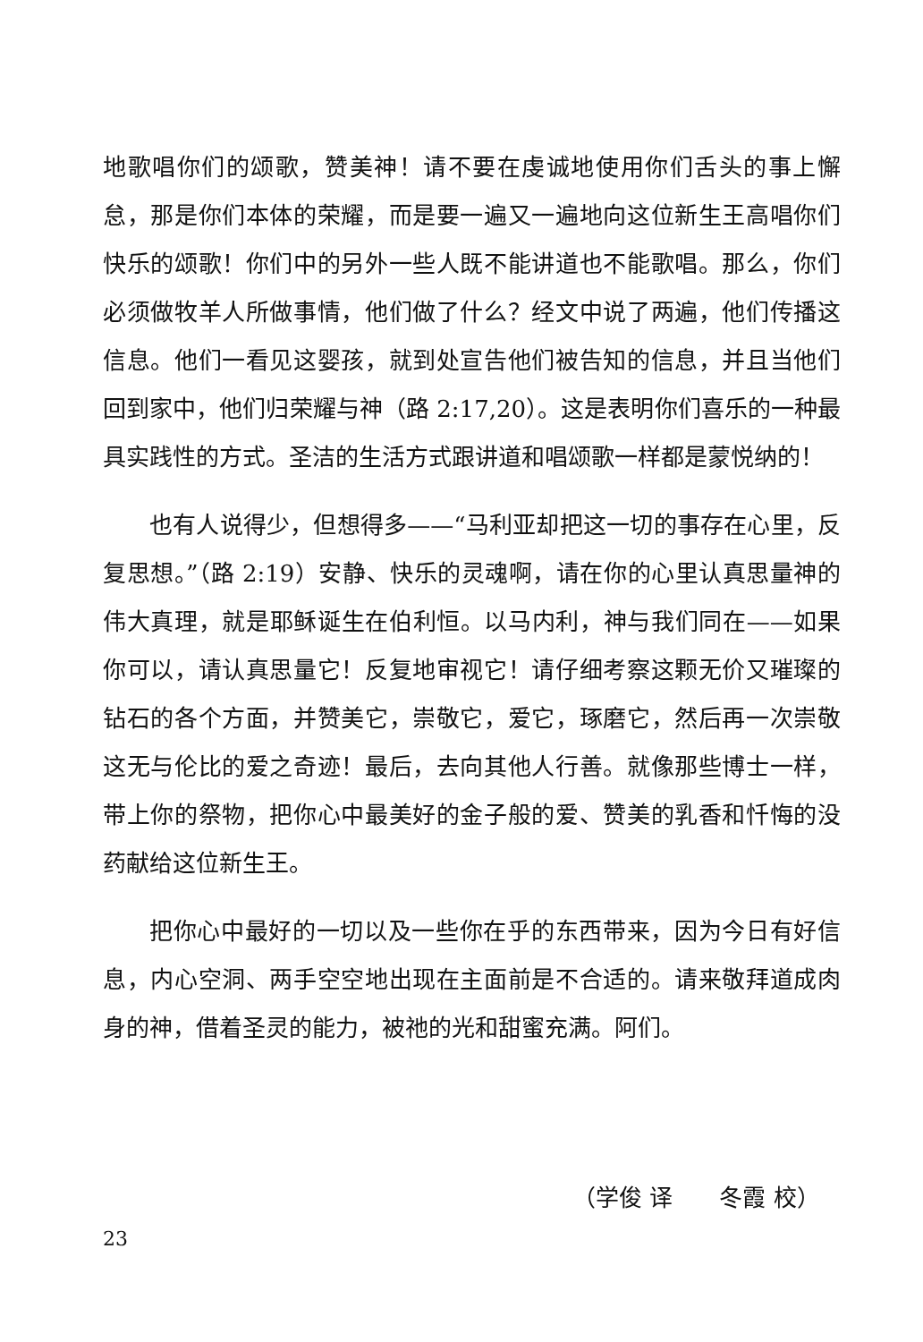地歌唱你们的颂歌，赞美神！请不要在虔诚地使用你们舌头的事上懈怠，那是你们本体的荣耀，而是要一遍又一遍地向这位新生王高唱你们快乐的颂歌！你们中的另外一些人既不能讲道也不能歌唱。那么，你们必须做牧羊人所做事情，他们做了什么？经文中说了两遍，他们传播这信息。他们一看见这婴孩，就到处宣告他们被告知的信息，并且当他们回到家中，他们归荣耀与神（路 2:17,20）。这是表明你们喜乐的一种最具实践性的方式。圣洁的生活方式跟讲道和唱颂歌一样都是蒙悦纳的！
也有人说得少，但想得多——“马利亚却把这一切的事存在心里，反复思想。”（路 2:19）安静、快乐的灵魂啊，请在你的心里认真思量神的伟大真理，就是耶稣诞生在伯利恒。以马内利，神与我们同在——如果你可以，请认真思量它！反复地审视它！请仔细考察这颗无价又璀璨的钻石的各个方面，并赞美它，崇敬它，爱它，琢磨它，然后再一次崇敬这无与伦比的爱之奇迹！最后，去向其他人行善。就像那些博士一样，带上你的祭物，把你心中最美好的金子般的爱、赞美的乳香和忏悔的没药献给这位新生王。
把你心中最好的一切以及一些你在乎的东西带来，因为今日有好信息，内心空洞、两手空空地出现在主面前是不合适的。请来敬拜道成肉身的神，借着圣灵的能力，被祂的光和甜蜜充满。阿们。
（学俊 译　　冬霞 校）
23